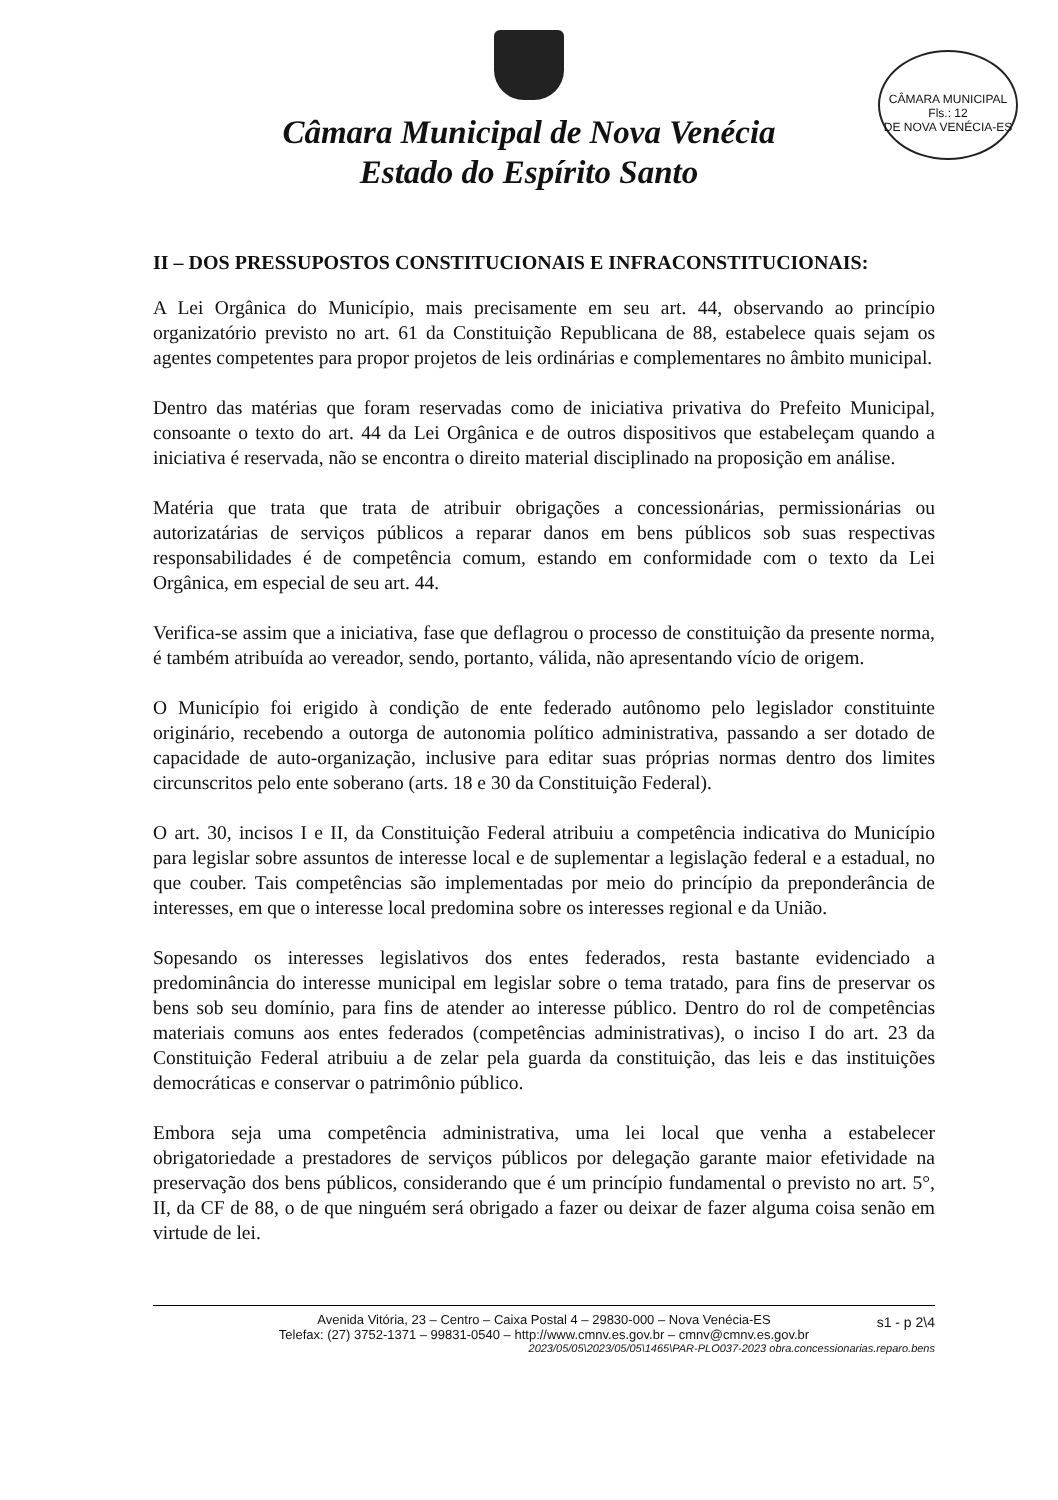Câmara Municipal de Nova Venécia
Estado do Espírito Santo
CÂMARA MUNICIPAL
Fls.: 12
DE NOVA VENÉCIA-ES
II – DOS PRESSUPOSTOS CONSTITUCIONAIS E INFRACONSTITUCIONAIS:
A Lei Orgânica do Município, mais precisamente em seu art. 44, observando ao princípio organizatório previsto no art. 61 da Constituição Republicana de 88, estabelece quais sejam os agentes competentes para propor projetos de leis ordinárias e complementares no âmbito municipal.
Dentro das matérias que foram reservadas como de iniciativa privativa do Prefeito Municipal, consoante o texto do art. 44 da Lei Orgânica e de outros dispositivos que estabeleçam quando a iniciativa é reservada, não se encontra o direito material disciplinado na proposição em análise.
Matéria que trata que trata de atribuir obrigações a concessionárias, permissionárias ou autorizatárias de serviços públicos a reparar danos em bens públicos sob suas respectivas responsabilidades é de competência comum, estando em conformidade com o texto da Lei Orgânica, em especial de seu art. 44.
Verifica-se assim que a iniciativa, fase que deflagrou o processo de constituição da presente norma, é também atribuída ao vereador, sendo, portanto, válida, não apresentando vício de origem.
O Município foi erigido à condição de ente federado autônomo pelo legislador constituinte originário, recebendo a outorga de autonomia político administrativa, passando a ser dotado de capacidade de auto-organização, inclusive para editar suas próprias normas dentro dos limites circunscritos pelo ente soberano (arts. 18 e 30 da Constituição Federal).
O art. 30, incisos I e II, da Constituição Federal atribuiu a competência indicativa do Município para legislar sobre assuntos de interesse local e de suplementar a legislação federal e a estadual, no que couber. Tais competências são implementadas por meio do princípio da preponderância de interesses, em que o interesse local predomina sobre os interesses regional e da União.
Sopesando os interesses legislativos dos entes federados, resta bastante evidenciado a predominância do interesse municipal em legislar sobre o tema tratado, para fins de preservar os bens sob seu domínio, para fins de atender ao interesse público. Dentro do rol de competências materiais comuns aos entes federados (competências administrativas), o inciso I do art. 23 da Constituição Federal atribuiu a de zelar pela guarda da constituição, das leis e das instituições democráticas e conservar o patrimônio público.
Embora seja uma competência administrativa, uma lei local que venha a estabelecer obrigatoriedade a prestadores de serviços públicos por delegação garante maior efetividade na preservação dos bens públicos, considerando que é um princípio fundamental o previsto no art. 5°, II, da CF de 88, o de que ninguém será obrigado a fazer ou deixar de fazer alguma coisa senão em virtude de lei.
s1 - p 2\4 Avenida Vitória, 23 – Centro – Caixa Postal 4 – 29830-000 – Nova Venécia-ES
Telefax: (27) 3752-1371 – 99831-0540 – http://www.cmnv.es.gov.br – cmnv@cmnv.es.gov.br
2023/05/05\2023/05/05\1465\PAR-PLO037-2023 obra.concessionarias.reparo.bens